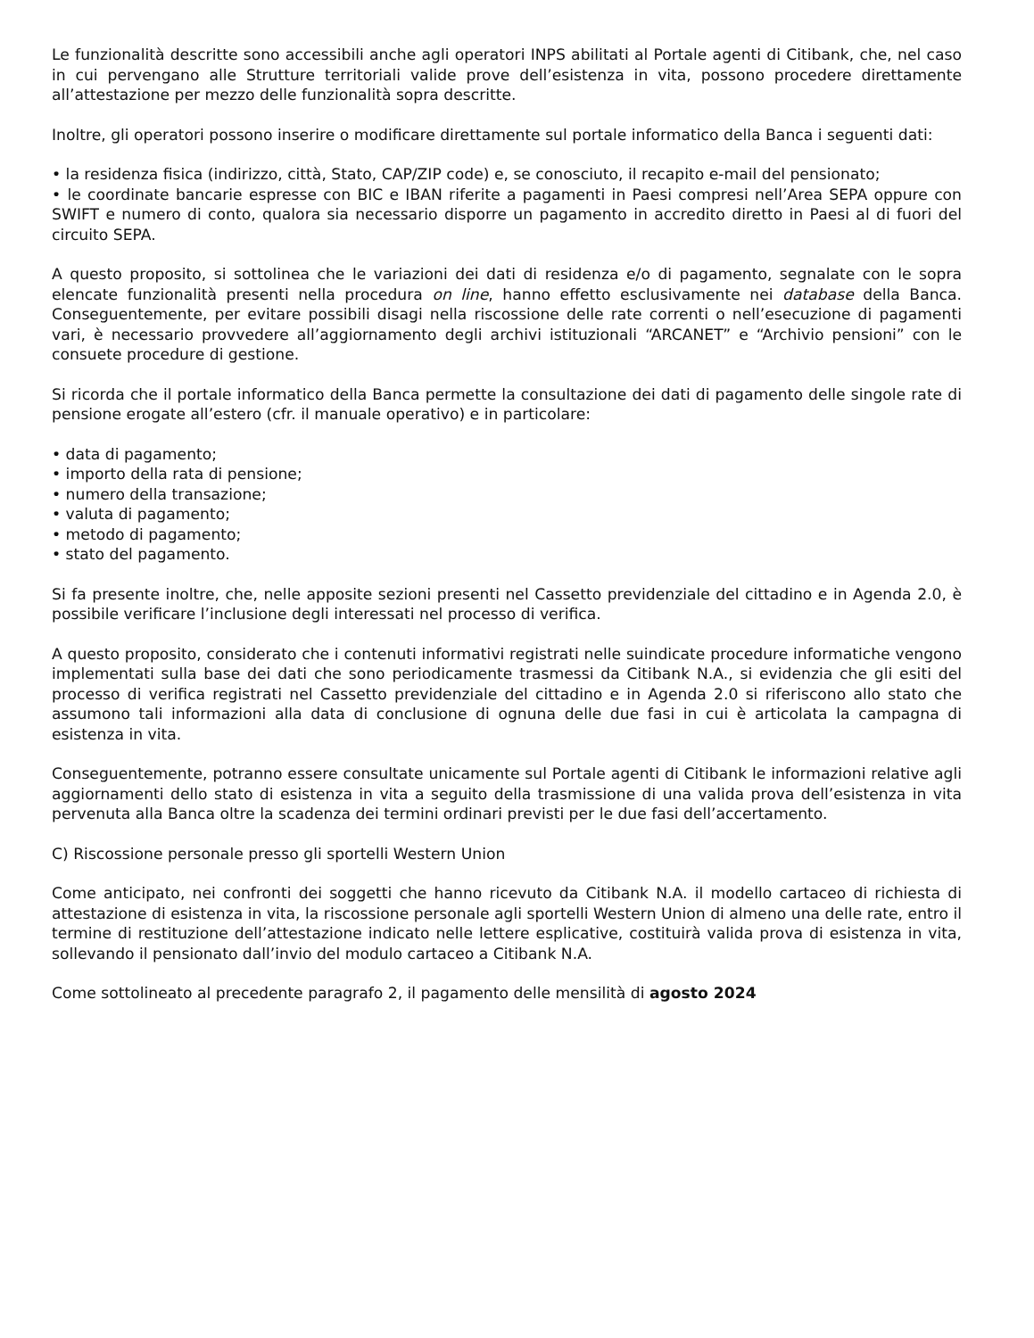Le funzionalità descritte sono accessibili anche agli operatori INPS abilitati al Portale agenti di Citibank, che, nel caso in cui pervengano alle Strutture territoriali valide prove dell’esistenza in vita, possono procedere direttamente all’attestazione per mezzo delle funzionalità sopra descritte.
Inoltre, gli operatori possono inserire o modificare direttamente sul portale informatico della Banca i seguenti dati:
• la residenza fisica (indirizzo, città, Stato, CAP/ZIP code) e, se conosciuto, il recapito e-mail del pensionato;
• le coordinate bancarie espresse con BIC e IBAN riferite a pagamenti in Paesi compresi nell’Area SEPA oppure con SWIFT e numero di conto, qualora sia necessario disporre un pagamento in accredito diretto in Paesi al di fuori del circuito SEPA.
A questo proposito, si sottolinea che le variazioni dei dati di residenza e/o di pagamento, segnalate con le sopra elencate funzionalità presenti nella procedura on line, hanno effetto esclusivamente nei database della Banca. Conseguentemente, per evitare possibili disagi nella riscossione delle rate correnti o nell’esecuzione di pagamenti vari, è necessario provvedere all’aggiornamento degli archivi istituzionali “ARCANET” e “Archivio pensioni” con le consuete procedure di gestione.
Si ricorda che il portale informatico della Banca permette la consultazione dei dati di pagamento delle singole rate di pensione erogate all’estero (cfr. il manuale operativo) e in particolare:
• data di pagamento;
• importo della rata di pensione;
• numero della transazione;
• valuta di pagamento;
• metodo di pagamento;
• stato del pagamento.
Si fa presente inoltre, che, nelle apposite sezioni presenti nel Cassetto previdenziale del cittadino e in Agenda 2.0, è possibile verificare l’inclusione degli interessati nel processo di verifica.
A questo proposito, considerato che i contenuti informativi registrati nelle suindicate procedure informatiche vengono implementati sulla base dei dati che sono periodicamente trasmessi da Citibank N.A., si evidenzia che gli esiti del processo di verifica registrati nel Cassetto previdenziale del cittadino e in Agenda 2.0 si riferiscono allo stato che assumono tali informazioni alla data di conclusione di ognuna delle due fasi in cui è articolata la campagna di esistenza in vita.
Conseguentemente, potranno essere consultate unicamente sul Portale agenti di Citibank le informazioni relative agli aggiornamenti dello stato di esistenza in vita a seguito della trasmissione di una valida prova dell’esistenza in vita pervenuta alla Banca oltre la scadenza dei termini ordinari previsti per le due fasi dell’accertamento.
C) Riscossione personale presso gli sportelli Western Union
Come anticipato, nei confronti dei soggetti che hanno ricevuto da Citibank N.A. il modello cartaceo di richiesta di attestazione di esistenza in vita, la riscossione personale agli sportelli Western Union di almeno una delle rate, entro il termine di restituzione dell’attestazione indicato nelle lettere esplicative, costituirà valida prova di esistenza in vita, sollevando il pensionato dall’invio del modulo cartaceo a Citibank N.A.
Come sottolineato al precedente paragrafo 2, il pagamento delle mensilità di agosto 2024